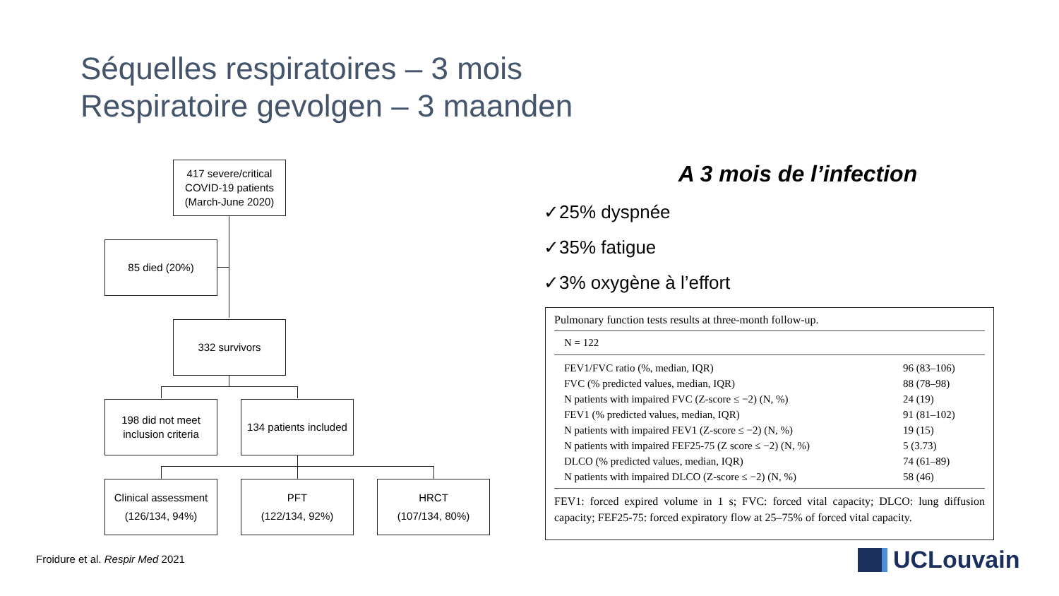Séquelles respiratoires – 3 mois
Respiratoire gevolgen – 3 maanden
417 severe/critical
COVID-19 patients
(March-June 2020)
85 died (20%)
332 survivors
198 did not meet
inclusion criteria
134 patients included
Clinical assessment
(126/134, 94%)
PFT
(122/134, 92%)
HRCT
(107/134, 80%)
A 3 mois de l’infection
✓25% dyspnée
✓35% fatigue
✓3% oxygène à l’effort
Pulmonary function tests results at three-month follow-up.
N = 122
| FEV1/FVC ratio (%, median, IQR) | 96 (83–106) |
| FVC (% predicted values, median, IQR) | 88 (78–98) |
| N patients with impaired FVC (Z-score ≤ −2) (N, %) | 24 (19) |
| FEV1 (% predicted values, median, IQR) | 91 (81–102) |
| N patients with impaired FEV1 (Z-score ≤ −2) (N, %) | 19 (15) |
| N patients with impaired FEF25-75 (Z score ≤ −2) (N, %) | 5 (3.73) |
| DLCO (% predicted values, median, IQR) | 74 (61–89) |
| N patients with impaired DLCO (Z-score ≤ −2) (N, %) | 58 (46) |
FEV1: forced expired volume in 1 s; FVC: forced vital capacity; DLCO: lung diffusion capacity; FEF25-75: forced expiratory flow at 25–75% of forced vital capacity.
Froidure et al. Respir Med 2021
UCLouvain